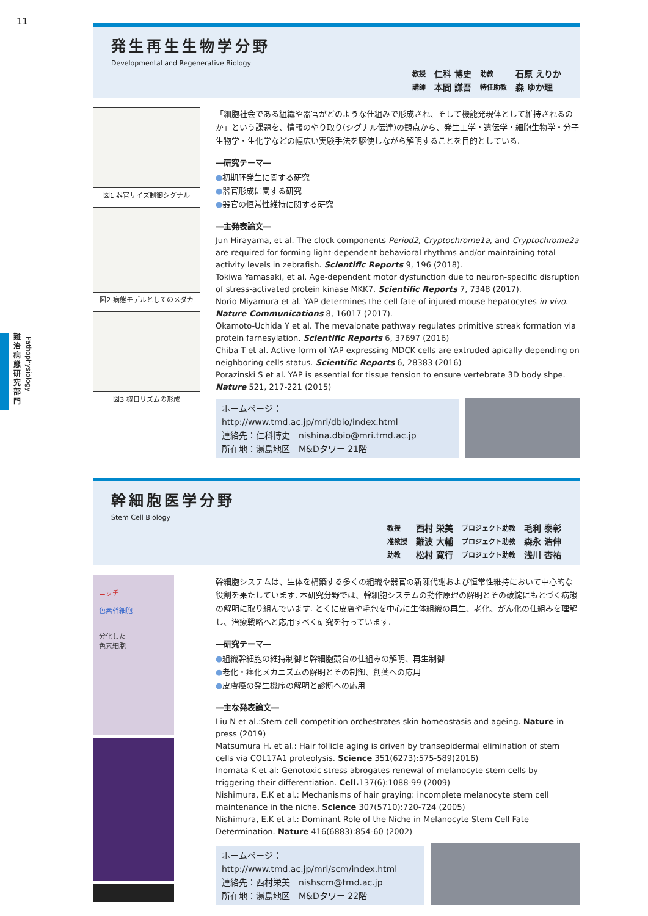11
難治病態研究部門
Pathophysiology
発生再生生物学分野
Developmental and Regenerative Biology
教授 仁科 博史 助教 石原 えりか 講師 本間 謙吾 特任助教 森 ゆか理
図1 器官サイズ制御シグナル
図2 病態モデルとしてのメダカ
図3 概日リズムの形成
「細胞社会である組織や器官がどのような仕組みで形成され、そして機能発現体として維持されるのか」という課題を、情報のやり取り(シグナル伝達)の観点から、発生工学・遺伝学・細胞生物学・分子生物学・生化学などの幅広い実験手法を駆使しながら解明することを目的としている.
―研究テーマ―
●初期胚発生に関する研究
●器官形成に関する研究
●器官の恒常性維持に関する研究
―主発表論文―
Jun Hirayama, et al. The clock components Period2, Cryptochrome1a, and Cryptochrome2a are required for forming light-dependent behavioral rhythms and/or maintaining total activity levels in zebrafish. Scientific Reports 9, 196 (2018).
Tokiwa Yamasaki, et al. Age-dependent motor dysfunction due to neuron-specific disruption of stress-activated protein kinase MKK7. Scientific Reports 7, 7348 (2017).
Norio Miyamura et al. YAP determines the cell fate of injured mouse hepatocytes in vivo. Nature Communications 8, 16017 (2017).
Okamoto-Uchida Y et al. The mevalonate pathway regulates primitive streak formation via protein farnesylation. Scientific Reports 6, 37697 (2016)
Chiba T et al. Active form of YAP expressing MDCK cells are extruded apically depending on neighboring cells status. Scientific Reports 6, 28383 (2016)
Porazinski S et al. YAP is essential for tissue tension to ensure vertebrate 3D body shpe. Nature 521, 217-221 (2015)
ホームページ：http://www.tmd.ac.jp/mri/dbio/index.html
連絡先：仁科博史　nishina.dbio@mri.tmd.ac.jp
所在地：湯島地区　M&Dタワー 21階
幹細胞医学分野
Stem Cell Biology
教授 西村 栄美 プロジェクト助教 毛利 泰彰 准教授 難波 大輔 プロジェクト助教 森永 浩伸 助教 松村 寛行 プロジェクト助教 浅川 杏祐
ニッチ
色素幹細胞
分化した
色素細胞
幹細胞システムは、生体を構築する多くの組織や器官の新陳代謝および恒常性維持において中心的な役割を果たしています. 本研究分野では、幹細胞システムの動作原理の解明とその破綻にもとづく病態の解明に取り組んでいます. とくに皮膚や毛包を中心に生体組織の再生、老化、がん化の仕組みを理解し、治療戦略へと応用すべく研究を行っています.
―研究テーマ―
●組織幹細胞の維持制御と幹細胞競合の仕組みの解明、再生制御
●老化・癌化メカニズムの解明とその制御、創薬への応用
●皮膚癌の発生機序の解明と診断への応用
―主な発表論文―
Liu N et al.:Stem cell competition orchestrates skin homeostasis and ageing. Nature in press (2019)
Matsumura H. et al.: Hair follicle aging is driven by transepidermal elimination of stem cells via COL17A1 proteolysis. Science 351(6273):575-589(2016)
Inomata K et al: Genotoxic stress abrogates renewal of melanocyte stem cells by triggering their differentiation. Cell. 137(6):1088-99 (2009)
Nishimura, E.K et al.: Mechanisms of hair graying: incomplete melanocyte stem cell maintenance in the niche. Science 307(5710):720-724 (2005)
Nishimura, E.K et al.: Dominant Role of the Niche in Melanocyte Stem Cell Fate Determination. Nature 416(6883):854-60 (2002)
ホームページ：
http://www.tmd.ac.jp/mri/scm/index.html
連絡先：西村栄美　nishscm@tmd.ac.jp
所在地：湯島地区　M&Dタワー 22階